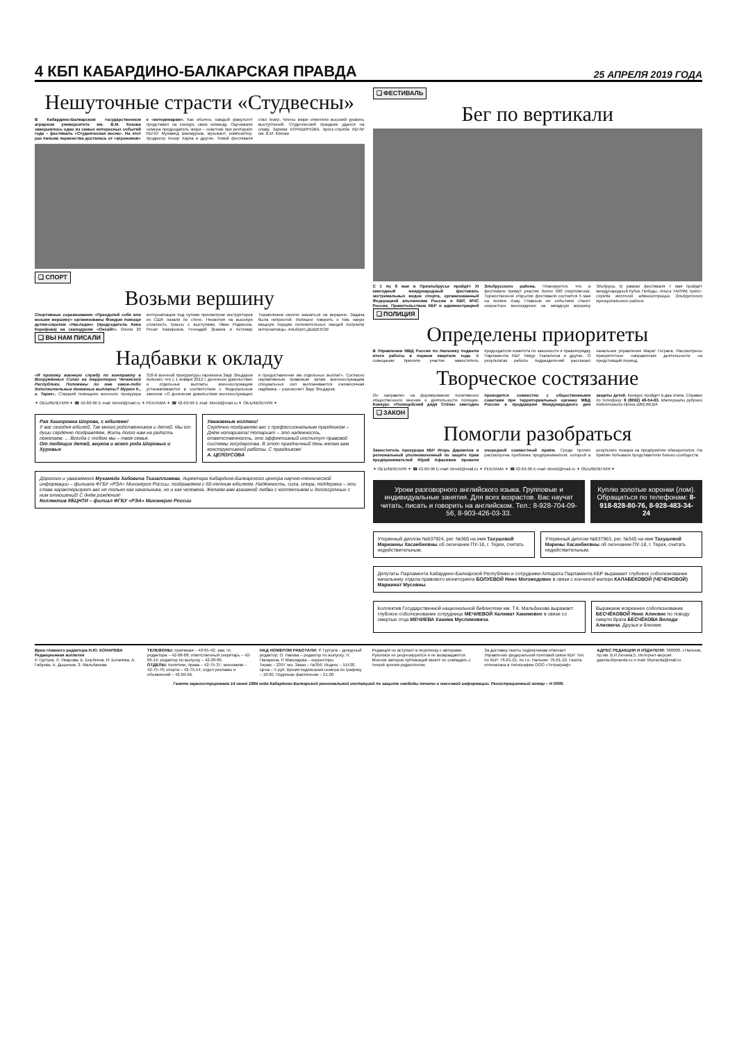4 КБП КАБАРДИНО-БАЛКАРСКАЯ ПРАВДА 25 АПРЕЛЯ 2019 ГОДА
Нешуточные страсти «Студвесны»
В Кабардино-Балкарском государственном аграрном университете им. В.М. Кокова завершилось одно из самых интересных событий года – фестиваль «Студенческая весна». На этот раз пальма первенства досталась от «агрономов» к «ветеринарам». Как обычно, каждый факультет представил на конкурс свою команду. Оценивали номера председатель жюри – советник при ректорате КБГАУ Мухамед Шахмурзов, музыкант, композитор, продюсер Анзор Хаупа и другие. Темой фестиваля стал театр. Члены жюри отметили высокий уровень выступлений. Студенческий праздник удался на славу. Зарема КУРАШИНОВА, пресс-служба КБГАУ им. В.М. Кокова
❑ СПОРТ
Возьми вершину
Спортивные соревнования «Преодолей себя или возьми вершину» организованы Фондом помощи детям-сиротам «Наследие» (председатель Анна Керефова) на скалодроме «Онсайт». Около 20 интернатовцев под чутким присмотром инструкторов из США лазали по стене. Несмотря на высокую сложность трассы с выступами, Иван Родионов, Ренат Хажироков, Геннадий Зражев и Астемир Тхазаплижев смогли оказаться на вершине. Задача была непростой. Излишне говорить о том, какую мощную порцию положительных эмоций получили интернатовцы. Альберт ДЫШЕКОВ
❑ ВЫ НАМ ПИСАЛИ
Надбавки к окладу
«Я прохожу военную службу по контракту в Вооружённых Силах на территории Чеченской Республики. Положены ли мне какие-либо дополнительные денежные выплаты? Мурат К., г. Терек». Старший помощник военного прокурора 316-й военной прокуратуры гарнизона Заур Эльдаров пояснил, что с 1 января 2012 г. денежное довольствие и отдельные выплаты военнослужащим устанавливаются в соответствии с Федеральным законом «О денежном довольствии военнослужащих и предоставлении им отдельных выплат». Согласно нормативным правовым актам военнослужащим специальных сил выплачивается ежемесячная надбавка, – разъясняет Заур Эльдаров.
✦ ОБЪЯВЛЕНИЯ ✦ ☎ 42-69-96 E-mail: kbrekl@mail.ru ✦ РЕКЛАМА ✦ ☎ 42-69-96 E-mail: kbrekl@mail.ru ✦ ОБЪЯВЛЕНИЯ ✦
Рая Хашоровна Шорова, с юбилеем!
У вас сегодня юбилей, Так много родственников и детей. Мы от души сердечно поздравляем, Жить долго нам на радость пожелаем. ... Всегда с тобою мы – твоя семья.
От любящих детей, внуков и всего рода Шоровых и Хуровых
Уважаемые коллеги!
Сердечно поздравляю вас с профессиональным праздником – Днём нотариата! Нотариат – это надежность, ответственность, это эффективный институт правовой системы государства. В этот праздничный день желаю вам конструктивной работы. С праздником!
А. ЦЕЛОУСОВА
Дорогого и уважаемого Мухамеда Хабовича Тхазаплижева, директора Кабардино-Балкарского центра научно-технической информации – филиала ФГБУ «РЭА» Минэнерго России, поздравляем с 60-летним юбилеем. Надёжность, сила, опора, поддержка – эти слова характеризуют вас не только как начальника, но и как человека. Желаем вам взаимной любви с коллективом и долгосрочных с ним отношений! С днём рождения!
Коллектив КБЦНТИ – филиал ФГБУ «РЭА» Минэнерго России
❑ ФЕСТИВАЛЬ
Бег по вертикали
С 1 по 8 мая в Приэльбрусье пройдёт XI ежегодный международный фестиваль экстремальных видов спорта, организованный Федерацией альпинизма России и КБР, МЧС России, Правительством КБР и администрацией Эльбрусского района. Планируется, что в фестивале примут участие более 500 спортсменов. Торжественное открытие фестиваля состоится 5 мая на поляне Азау. Главным же событием станет скоростное восхождение на западную вершину Эльбруса. В рамках фестиваля 7 мая пройдёт международный Кубок Победы. Алиса ТАРИМ, пресс-служба местной администрации Эльбрусского муниципального района
❑ ПОЛИЦИЯ
Определены приоритеты
В Управлении МВД России по Нальчику подвели итоги работы в первом квартале года. В совещании приняли участие заместитель председателя комитета по законности и правопорядку Парламента КБР Тимур Тхагалегов и другие. О результатах работы подразделений рассказал начальник управления Марат Геграев. Рассмотрены приоритетные направления деятельности на предстоящий период.
Творческое состязание
Он направлен на формирование позитивного общественного мнения о деятельности полиции. Конкурс «Полицейский дядя Стёпа» ежегодно проводится совместно с общественными советами при территориальных органах МВД России в преддверии Международного дня защиты детей. Конкурс пройдёт в два этапа. Справки по телефону: 8 (8662) 49-54-63. Материалы рубрики подготовила Ирэна ШКЕЖЕВА
❑ ЗАКОН
Помогли разобраться
Заместитель прокурора КБР Игорь Дармилов и региональный уполномоченный по защите прав предпринимателей Юрий Афасижев провели очередной совместный приём. Среди прочих рассмотрена проблема предпринимателя, который в результате пожара на предприятии обанкротился. На приёме побывали представители бизнес-сообществ.
✦ ОБЪЯВЛЕНИЯ ✦ ☎ 42-69-96 E-mail: kbrekl@mail.ru ✦ РЕКЛАМА ✦ ☎ 42-69-96 E-mail: kbrekl@mail.ru ✦ ОБЪЯВЛЕНИЯ ✦
Уроки разговорного английского языка. Групповые и индивидуальные занятия. Для всех возрастов. Вас научат читать, писать и говорить на английском. Тел.: 8-928-704-09-56, 8-903-426-03-33.
Куплю золотые коронки (лом). Обращаться по телефонам: 8-918-828-80-76, 8-928-483-34-24
Утерянный диплом №837924, рег. №360 на имя Тахушевой Марианны Хасанбиевны об окончании ПУ-18, г. Терек, считать недействительным.
Утерянный диплом №837963, рег. №345 на имя Тахушевой Марины Хасанбиевны об окончании ПУ-18, г. Терек, считать недействительным.
Депутаты Парламента Кабардино-Балкарской Республики и сотрудники Аппарата Парламента КБР выражают глубокое соболезнование начальнику отдела правового мониторинга БОЛУЕВОЙ Нине Могомедовне в связи с кончиной матери КАЛАБЕКОВОЙ (ЧЕЧЕНОВОЙ) Маржинат Мусовны.
Коллектив Государственной национальной библиотеки им. Т.К. Мальбахова выражает глубокое соболезнование сотруднице МЕЧИЕВОЙ Халимат Хакимовне в связи со смертью отца МЕЧИЕВА Хакима Муслимовича.
Выражаем искреннее соболезнование БЕСЧЁКОВОЙ Нине Алиевне по поводу смерти брата БЕСЧЁКОВА Володи Алиевича. Друзья и близкие
Врио главного редактора Н.Ю. КОНАРЕВА
Редакционная коллегия
Р. Гуртуев, Л. Умарова, Б. Бербеков, И. Богачёва, А. Габуева, А. Дышеков, З. Мальбахова
ТЕЛЕФОНЫ: приёмная – 40-65-42; зам. гл. редактора – 42-68-68; ответственный секретарь – 42-66-14; редактор по выпуску – 42-20-86.
ОТДЕЛЫ: политики, права – 42-75-37; экономики – 42-75-70; спорта – 42-75-14; отдел рекламы и объявлений – 42-69-96.
НАД НОМЕРОМ РАБОТАЛИ: Р. Гуртуев – дежурный редактор; О. Накова – редактор по выпуску; Н. Панарина, Р. Максидова – корректоры
Тираж – 2397 экз. Заказ – №356. Индекс – 51530. Цена – 5 руб. Время подписания номера по графику – 18.00. Подписан фактически – 21.00
Редакция не вступает в переписку с авторами. Рукописи не рецензируются и не возвращаются. Мнение авторов публикаций может не совпадать с точкой зрения редколлегии.
За доставку газеты подписчикам отвечает Управление федеральной почтовой связи КБР. Тел. по КБР: 76-01-21; по г.о. Нальчик: 76-01-10. Газета отпечатана в типографии ООО «Тетраграф»
АДРЕС РЕДАКЦИИ И ИЗДАТЕЛЯ: 360000, г.Нальчик, пр.им. В.И.Ленина,5. Интернет-версия: gazeta.kbpravda.ru e-mail: kbpravda@mail.ru
Газета зарегистрирована 14 июня 1994 года Кабардино-Балкарской региональной инспекцией по защите свободы печати и массовой информации. Регистрационный номер – Н 0009.